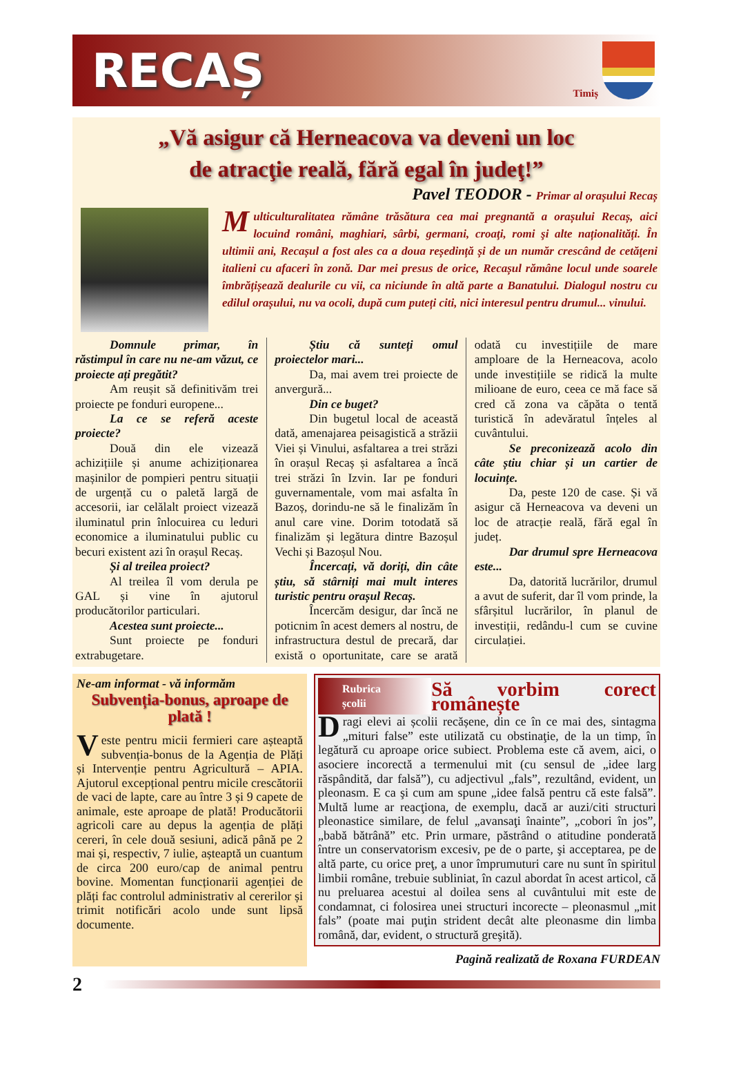RECAȘ
Timiș
„Vă asigur că Herneacova va deveni un loc
de atracţie reală, fără egal în judeţ!”
Pavel TEODOR - Primar al orașului Recaș
Multiculturalitatea rămâne trăsătura cea mai pregnantă a orașului Recaș, aici locuind români, maghiari, sârbi, germani, croaţi, romi şi alte naționalități. În ultimii ani, Recașul a fost ales ca a doua reședință și de un număr crescând de cetăţeni italieni cu afaceri în zonă. Dar mei presus de orice, Recașul rămâne locul unde soarele îmbrățișează dealurile cu vii, ca niciunde în altă parte a Banatului. Dialogul nostru cu edilul orașului, nu va ocoli, după cum puteți citi, nici interesul pentru drumul... vinului.
Domnule primar, în răstimpul în care nu ne-am văzut, ce proiecte ați pregătit?
Am reușit să definitivăm trei proiecte pe fonduri europene...
La ce se referă aceste proiecte?
Două din ele vizează achizițiile și anume achiziționarea mașinilor de pompieri pentru situații de urgență cu o paletă largă de accesorii, iar celălalt proiect vizează iluminatul prin înlocuirea cu leduri economice a iluminatului public cu becuri existent azi în orașul Recaș.
Și al treilea proiect?
Al treilea îl vom derula pe GAL și vine în ajutorul producătorilor particulari.
Acestea sunt proiecte...
Sunt proiecte pe fonduri extrabugetare.
Știu că sunteți omul proiectelor mari...
Da, mai avem trei proiecte de anvergură...
Din ce buget?
Din bugetul local de această dată, amenajarea peisagistică a străzii Viei și Vinului, asfaltarea a trei străzi în orașul Recaș și asfaltarea a încă trei străzi în Izvin. Iar pe fonduri guvernamentale, vom mai asfalta în Bazoș, dorindu-ne să le finalizăm în anul care vine. Dorim totodată să finalizăm și legătura dintre Bazoșul Vechi și Bazoșul Nou.
Încercați, vă doriți, din câte știu, să stârniți mai mult interes turistic pentru orașul Recaș.
Încercăm desigur, dar încă ne poticnim în acest demers al nostru, de infrastructura destul de precară, dar există o oportunitate, care se arată odată cu investițiile de mare amploare de la Herneacova, acolo unde investițiile se ridică la multe milioane de euro, ceea ce mă face să cred că zona va căpăta o tentă turistică în adevăratul înțeles al cuvântului.
Se preconizează acolo din câte știu chiar și un cartier de locuințe.
Da, peste 120 de case. Și vă asigur că Herneacova va deveni un loc de atracție reală, fără egal în județ.
Dar drumul spre Herneacova este...
Da, datorită lucrărilor, drumul a avut de suferit, dar îl vom prinde, la sfârșitul lucrărilor, în planul de investiții, redându-l cum se cuvine circulației.
Ne-am informat - vă informăm
Subvenția-bonus, aproape de plată !
Veste pentru micii fermieri care așteaptă subvenția-bonus de la Agenția de Plăți și Intervenție pentru Agricultură – APIA. Ajutorul excepțional pentru micile crescătorii de vaci de lapte, care au între 3 și 9 capete de animale, este aproape de plată! Producătorii agricoli care au depus la agenția de plăți cereri, în cele două sesiuni, adică până pe 2 mai și, respectiv, 7 iulie, așteaptă un cuantum de circa 200 euro/cap de animal pentru bovine. Momentan funcționarii agenției de plăți fac controlul administrativ al cererilor și trimit notificări acolo unde sunt lipsă documente.
Rubrica școlii
Să vorbim corect românește
Dragi elevi ai școlii recășene, din ce în ce mai des, sintagma „mituri false” este utilizată cu obstinaţie, de la un timp, în legătură cu aproape orice subiect. Problema este că avem, aici, o asociere incorectă a termenului mit (cu sensul de „idee larg răspândită, dar falsă”), cu adjectivul „fals”, rezultând, evident, un pleonasm. E ca şi cum am spune „idee falsă pentru că este falsă”. Multă lume ar reacţiona, de exemplu, dacă ar auzi/citi structuri pleonastice similare, de felul „avansaţi înainte”, „cobori în jos”, „babă bătrână” etc. Prin urmare, păstrând o atitudine ponderată între un conservatorism excesiv, pe de o parte, şi acceptarea, pe de altă parte, cu orice preţ, a unor împrumuturi care nu sunt în spiritul limbii române, trebuie subliniat, în cazul abordat în acest articol, că nu preluarea acestui al doilea sens al cuvântului mit este de condamnat, ci folosirea unei structuri incorecte – pleonasmul „mit fals” (poate mai puţin strident decât alte pleonasme din limba română, dar, evident, o structură greşită).
Pagină realizată de Roxana FURDEAN
2